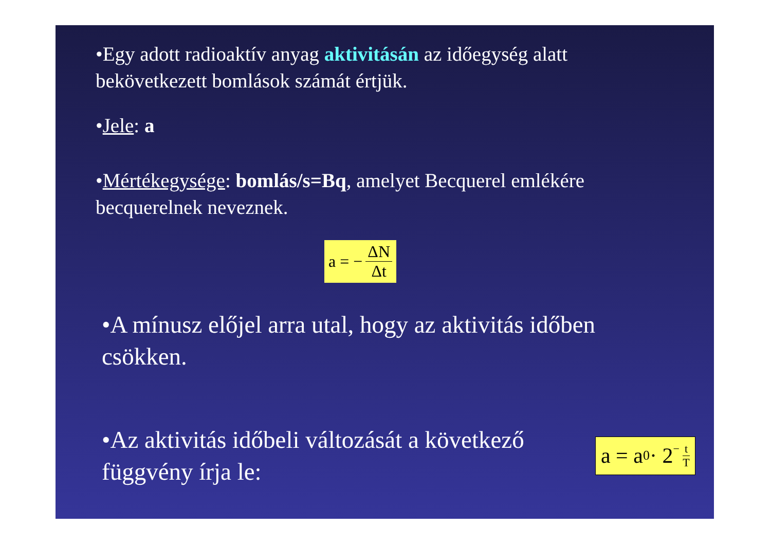•Egy adott radioaktív anyag aktivitásán az időegység alatt bekövetkezett bomlások számát értjük.
•Jele: a
•Mértékegysége: bomlás/s=Bq, amelyet Becquerel emlékére becquerelnek neveznek.
a = − ΔN Δt
•A mínusz előjel arra utal, hogy az aktivitás időben csökken.
•Az aktivitás időbeli változását a következő függvény írja le:
a = a<sub>0</sub> · 2<sup>− t T</sup>